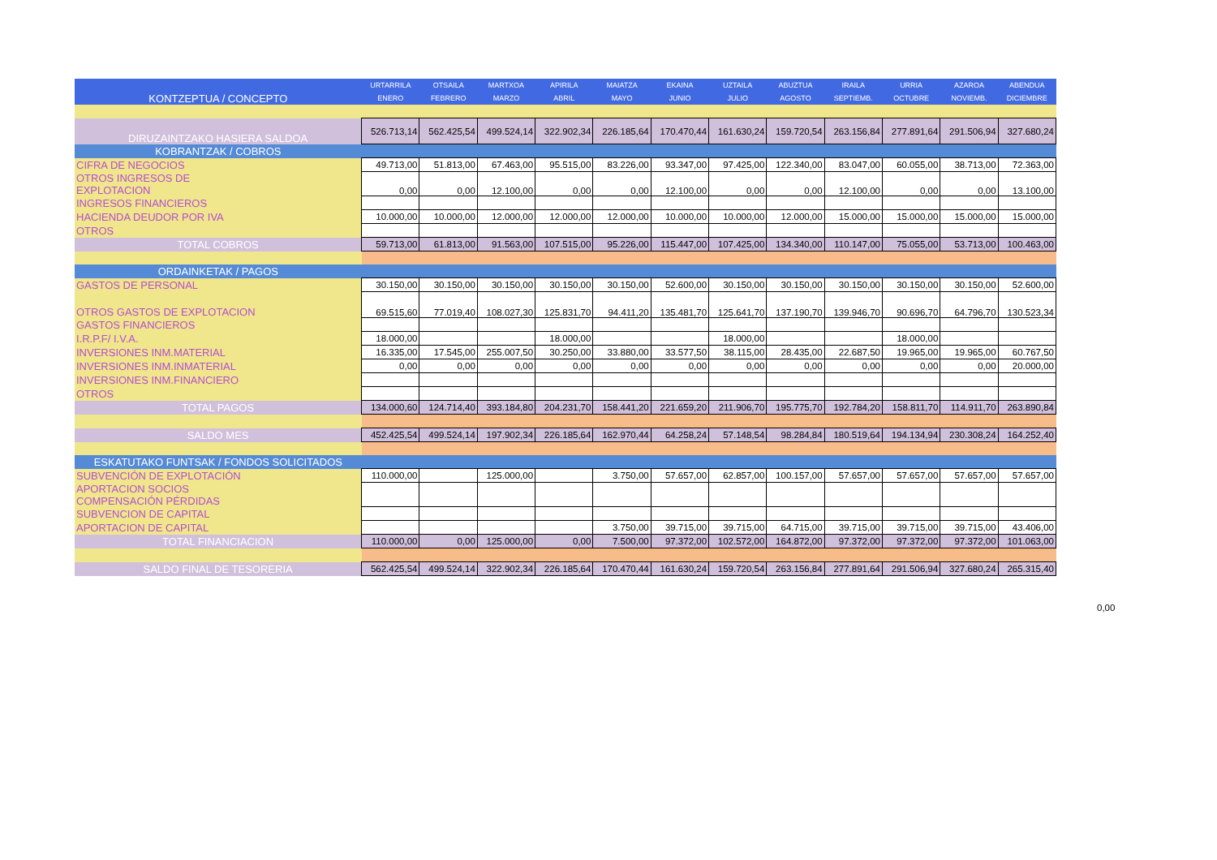| KONTZEPTUA / CONCEPTO | URTARRILA | OTSAILA | MARTXOA | APIRILA | MAIATZA | EKAINA | UZTAILA | ABUZTUA | IRAILA | URRIA | AZAROA | ABENDUA |
| --- | --- | --- | --- | --- | --- | --- | --- | --- | --- | --- | --- | --- |
| | ENERO | FEBRERO | MARZO | ABRIL | MAYO | JUNIO | JULIO | AGOSTO | SEPTIEMB. | OCTUBRE | NOVIEMB. | DICIEMBRE |
| DIRUZAINTZAKO HASIERA SALDOA | 526.713,14 | 562.425,54 | 499.524,14 | 322.902,34 | 226.185,64 | 170.470,44 | 161.630,24 | 159.720,54 | 263.156,84 | 277.891,64 | 291.506,94 | 327.680,24 |
| KOBRANTZAK / COBROS | | | | | | | | | | | | |
| CIFRA DE NEGOCIOS | 49.713,00 | 51.813,00 | 67.463,00 | 95.515,00 | 83.226,00 | 93.347,00 | 97.425,00 | 122.340,00 | 83.047,00 | 60.055,00 | 38.713,00 | 72.363,00 |
| OTROS INGRESOS DE EXPLOTACION | 0,00 | 0,00 | 12.100,00 | 0,00 | 0,00 | 12.100,00 | 0,00 | 0,00 | 12.100,00 | 0,00 | 0,00 | 13.100,00 |
| INGRESOS FINANCIEROS | | | | | | | | | | | | |
| HACIENDA DEUDOR POR IVA | 10.000,00 | 10.000,00 | 12.000,00 | 12.000,00 | 12.000,00 | 10.000,00 | 10.000,00 | 12.000,00 | 15.000,00 | 15.000,00 | 15.000,00 | 15.000,00 |
| OTROS | | | | | | | | | | | | |
| TOTAL COBROS | 59.713,00 | 61.813,00 | 91.563,00 | 107.515,00 | 95.226,00 | 115.447,00 | 107.425,00 | 134.340,00 | 110.147,00 | 75.055,00 | 53.713,00 | 100.463,00 |
| ORDAINKETAK / PAGOS | | | | | | | | | | | | |
| GASTOS DE PERSONAL | 30.150,00 | 30.150,00 | 30.150,00 | 30.150,00 | 30.150,00 | 52.600,00 | 30.150,00 | 30.150,00 | 30.150,00 | 30.150,00 | 30.150,00 | 52.600,00 |
| OTROS GASTOS DE EXPLOTACION | 69.515,60 | 77.019,40 | 108.027,30 | 125.831,70 | 94.411,20 | 135.481,70 | 125.641,70 | 137.190,70 | 139.946,70 | 90.696,70 | 64.796,70 | 130.523,34 |
| GASTOS FINANCIEROS | | | | | | | | | | | | |
| I.R.P.F/ I.V.A. | 18.000,00 | | | 18.000,00 | | | 18.000,00 | | | 18.000,00 | | |
| INVERSIONES INM.MATERIAL | 16.335,00 | 17.545,00 | 255.007,50 | 30.250,00 | 33.880,00 | 33.577,50 | 38.115,00 | 28.435,00 | 22.687,50 | 19.965,00 | 19.965,00 | 60.767,50 |
| INVERSIONES INM.INMATERIAL | 0,00 | 0,00 | 0,00 | 0,00 | 0,00 | 0,00 | 0,00 | 0,00 | 0,00 | 0,00 | 0,00 | 20.000,00 |
| INVERSIONES INM.FINANCIERO | | | | | | | | | | | | |
| OTROS | | | | | | | | | | | | |
| TOTAL PAGOS | 134.000,60 | 124.714,40 | 393.184,80 | 204.231,70 | 158.441,20 | 221.659,20 | 211.906,70 | 195.775,70 | 192.784,20 | 158.811,70 | 114.911,70 | 263.890,84 |
| SALDO MES | 452.425,54 | 499.524,14 | 197.902,34 | 226.185,64 | 162.970,44 | 64.258,24 | 57.148,54 | 98.284,84 | 180.519,64 | 194.134,94 | 230.308,24 | 164.252,40 |
| ESKATUTAKO FUNTSAK / FONDOS SOLICITADOS | | | | | | | | | | | | |
| SUBVENCIÓN DE EXPLOTACIÓN | 110.000,00 | | 125.000,00 | | 3.750,00 | 57.657,00 | 62.857,00 | 100.157,00 | 57.657,00 | 57.657,00 | 57.657,00 | 57.657,00 |
| APORTACION SOCIOS COMPENSACIÓN PÉRDIDAS | | | | | | | | | | | | |
| SUBVENCION DE CAPITAL | | | | | | | | | | | | |
| APORTACION DE CAPITAL | | | | | 3.750,00 | 39.715,00 | 39.715,00 | 64.715,00 | 39.715,00 | 39.715,00 | 39.715,00 | 43.406,00 |
| TOTAL FINANCIACION | 110.000,00 | 0,00 | 125.000,00 | 0,00 | 7.500,00 | 97.372,00 | 102.572,00 | 164.872,00 | 97.372,00 | 97.372,00 | 97.372,00 | 101.063,00 |
| SALDO FINAL DE TESORERIA | 562.425,54 | 499.524,14 | 322.902,34 | 226.185,64 | 170.470,44 | 161.630,24 | 159.720,54 | 263.156,84 | 277.891,64 | 291.506,94 | 327.680,24 | 265.315,40 |
0,00